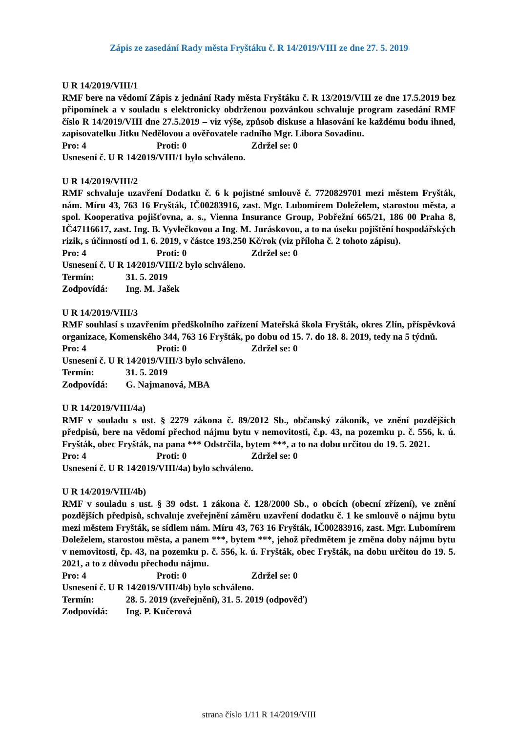Zápis ze zasedání Rady města Fryštáku č. R 14/2019/VIII ze dne 27. 5. 2019
U R 14/2019/VIII/1
RMF bere na vědomí Zápis z jednání Rady města Fryštáku č. R 13/2019/VIII ze dne 17.5.2019 bez připomínek a v souladu s elektronicky obdrženou pozvánkou schvaluje program zasedání RMF číslo R 14/2019/VIII dne 27.5.2019 – viz výše, způsob diskuse a hlasování ke každému bodu ihned, zapisovatelku Jitku Nedělovou a ověřovatele radního Mgr. Libora Sovadinu.
Pro: 4 Proti: 0 Zdržel se: 0
Usnesení č. U R 14⁄2019/VIII/1 bylo schváleno.
U R 14/2019/VIII/2
RMF schvaluje uzavření Dodatku č. 6 k pojistné smlouvě č. 7720829701 mezi městem Fryšták, nám. Míru 43, 763 16 Fryšták, IČ00283916, zast. Mgr. Lubomírem Doleželem, starostou města, a spol. Kooperativa pojišťovna, a. s., Vienna Insurance Group, Pobřežní 665/21, 186 00 Praha 8, IČ47116617, zast. Ing. B. Vyvlečkovou a Ing. M. Juráskovou, a to na úseku pojištění hospodářských rizik, s účinností od 1. 6. 2019, v částce 193.250 Kč/rok (viz příloha č. 2 tohoto zápisu).
Pro: 4 Proti: 0 Zdržel se: 0
Usnesení č. U R 14⁄2019/VIII/2 bylo schváleno.
Termín: 31. 5. 2019
Zodpovídá: Ing. M. Jašek
U R 14/2019/VIII/3
RMF souhlasí s uzavřením předškolního zařízení Mateřská škola Fryšták, okres Zlín, příspěvková organizace, Komenského 344, 763 16 Fryšták, po dobu od 15. 7. do 18. 8. 2019, tedy na 5 týdnů.
Pro: 4 Proti: 0 Zdržel se: 0
Usnesení č. U R 14⁄2019/VIII/3 bylo schváleno.
Termín: 31. 5. 2019
Zodpovídá: G. Najmanová, MBA
U R 14/2019/VIII/4a)
RMF v souladu s ust. § 2279 zákona č. 89/2012 Sb., občanský zákoník, ve znění pozdějších předpisů, bere na vědomí přechod nájmu bytu v nemovitosti, č.p. 43, na pozemku p. č. 556, k. ú. Fryšták, obec Fryšták, na pana *** Odstrčila, bytem ***, a to na dobu určitou do 19. 5. 2021.
Pro: 4 Proti: 0 Zdržel se: 0
Usnesení č. U R 14⁄2019/VIII/4a) bylo schváleno.
U R 14/2019/VIII/4b)
RMF v souladu s ust. § 39 odst. 1 zákona č. 128/2000 Sb., o obcích (obecní zřízení), ve znění pozdějších předpisů, schvaluje zveřejnění záměru uzavření dodatku č. 1 ke smlouvě o nájmu bytu mezi městem Fryšták, se sídlem nám. Míru 43, 763 16 Fryšták, IČ00283916, zast. Mgr. Lubomírem Doleželem, starostou města, a panem ***, bytem ***, jehož předmětem je změna doby nájmu bytu v nemovitosti, čp. 43, na pozemku p. č. 556, k. ú. Fryšták, obec Fryšták, na dobu určitou do 19. 5. 2021, a to z důvodu přechodu nájmu.
Pro: 4 Proti: 0 Zdržel se: 0
Usnesení č. U R 14⁄2019/VIII/4b) bylo schváleno.
Termín: 28. 5. 2019 (zveřejnění), 31. 5. 2019 (odpověď)
Zodpovídá: Ing. P. Kučerová
strana číslo 1/11 R 14/2019/VIII